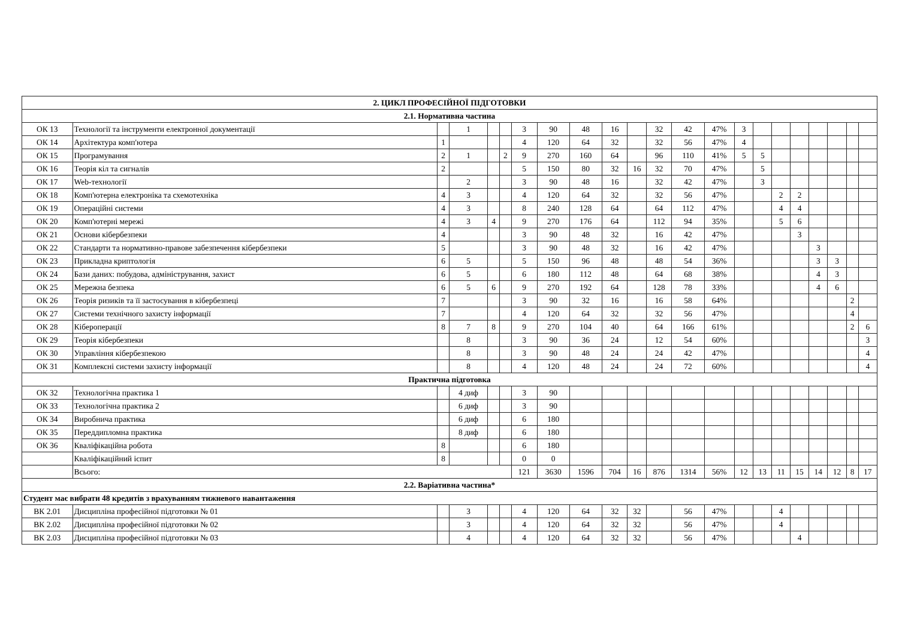| 2. ЦИКЛ ПРОФЕСІЙНОЇ ПІДГОТОВКИ | | | | | | | | | | | | | | | | | | | | | |
| --- | --- | --- | --- | --- | --- | --- | --- | --- | --- | --- | --- | --- | --- | --- | --- | --- | --- | --- | --- | --- | --- |
| 2.1. Нормативна частина | | | | | | | | | | | | | | | | | | | | | |
| ОК 13 | Технології та інструменти електронної документації | | 1 | | | 3 | 90 | 48 | 16 | | 32 | 42 | 47% | 3 | | | | | | | |
| ОК 14 | Архітектура комп'ютера | 1 | | | | 4 | 120 | 64 | 32 | | 32 | 56 | 47% | 4 | | | | | | | |
| ОК 15 | Програмування | 2 | 1 | | 2 | 9 | 270 | 160 | 64 | | 96 | 110 | 41% | 5 | 5 | | | | | | |
| ОК 16 | Теорія кіл та сигналів | 2 | | | | 5 | 150 | 80 | 32 | 16 | 32 | 70 | 47% | | 5 | | | | | | |
| ОК 17 | Web-технології | | 2 | | | 3 | 90 | 48 | 16 | | 32 | 42 | 47% | | 3 | | | | | | |
| ОК 18 | Комп'ютерна електроніка та схемотехніка | 4 | 3 | | | 4 | 120 | 64 | 32 | | 32 | 56 | 47% | | | 2 | 2 | | | | |
| ОК 19 | Операційні системи | 4 | 3 | | | 8 | 240 | 128 | 64 | | 64 | 112 | 47% | | | 4 | 4 | | | | |
| ОК 20 | Комп'ютерні мережі | 4 | 3 | 4 | | 9 | 270 | 176 | 64 | | 112 | 94 | 35% | | | 5 | 6 | | | | |
| ОК 21 | Основи кібербезпеки | 4 | | | | 3 | 90 | 48 | 32 | | 16 | 42 | 47% | | | | 3 | | | | |
| ОК 22 | Стандарти та нормативно-правове забезпечення кібербезпеки | 5 | | | | 3 | 90 | 48 | 32 | | 16 | 42 | 47% | | | | | 3 | | | |
| ОК 23 | Прикладна криптологія | 6 | 5 | | | 5 | 150 | 96 | 48 | | 48 | 54 | 36% | | | | | 3 | 3 | | |
| ОК 24 | Бази даних: побудова, адміністрування, захист | 6 | 5 | | | 6 | 180 | 112 | 48 | | 64 | 68 | 38% | | | | | 4 | 3 | | |
| ОК 25 | Мережна безпека | 6 | 5 | 6 | | 9 | 270 | 192 | 64 | | 128 | 78 | 33% | | | | | 4 | 6 | | |
| ОК 26 | Теорія ризиків та її застосування в кібербезпеці | 7 | | | | 3 | 90 | 32 | 16 | | 16 | 58 | 64% | | | | | | | 2 | |
| ОК 27 | Системи технічного захисту інформації | 7 | | | | 4 | 120 | 64 | 32 | | 32 | 56 | 47% | | | | | | | 4 | |
| ОК 28 | Кібероперації | 8 | 7 | 8 | | 9 | 270 | 104 | 40 | | 64 | 166 | 61% | | | | | | | 2 | 6 |
| ОК 29 | Теорія кібербезпеки | | 8 | | | 3 | 90 | 36 | 24 | | 12 | 54 | 60% | | | | | | | | 3 |
| ОК 30 | Управління кібербезпекою | | 8 | | | 3 | 90 | 48 | 24 | | 24 | 42 | 47% | | | | | | | | 4 |
| ОК 31 | Комплексні системи захисту інформації | | 8 | | | 4 | 120 | 48 | 24 | | 24 | 72 | 60% | | | | | | | | 4 |
| Практична підготовка | | | | | | | | | | | | | | | | | | | | | |
| ОК 32 | Технологічна практика 1 | | 4 диф | | | 3 | 90 | | | | | | | | | | | | | | |
| ОК 33 | Технологічна практика 2 | | 6 диф | | | 3 | 90 | | | | | | | | | | | | | | |
| ОК 34 | Виробнича практика | | 6 диф | | | 6 | 180 | | | | | | | | | | | | | | |
| ОК 35 | Переддипломна практика | | 8 диф | | | 6 | 180 | | | | | | | | | | | | | | |
| ОК 36 | Кваліфікаційна робота | 8 | | | | 6 | 180 | | | | | | | | | | | | | | |
| | Кваліфікаційний іспит | 8 | | | | 0 | 0 | | | | | | | | | | | | | | |
| | Всього: | | | | | 121 | 3630 | 1596 | 704 | 16 | 876 | 1314 | 56% | 12 | 13 | 11 | 15 | 14 | 12 | 8 | 17 |
| 2.2. Варіативна частина* | | | | | | | | | | | | | | | | | | | | | |
| Студент має вибрати 48 кредитів з врахуванням тижневого навантаження | | | | | | | | | | | | | | | | | | | | | |
| ВК 2.01 | Дисципліна професійної підготовки № 01 | | 3 | | | 4 | 120 | 64 | 32 | 32 | | 56 | 47% | | | 4 | | | | | |
| ВК 2.02 | Дисципліна професійної підготовки № 02 | | 3 | | | 4 | 120 | 64 | 32 | 32 | | 56 | 47% | | | 4 | | | | | |
| ВК 2.03 | Дисципліна професійної підготовки № 03 | | 4 | | | 4 | 120 | 64 | 32 | 32 | | 56 | 47% | | | | 4 | | | | |